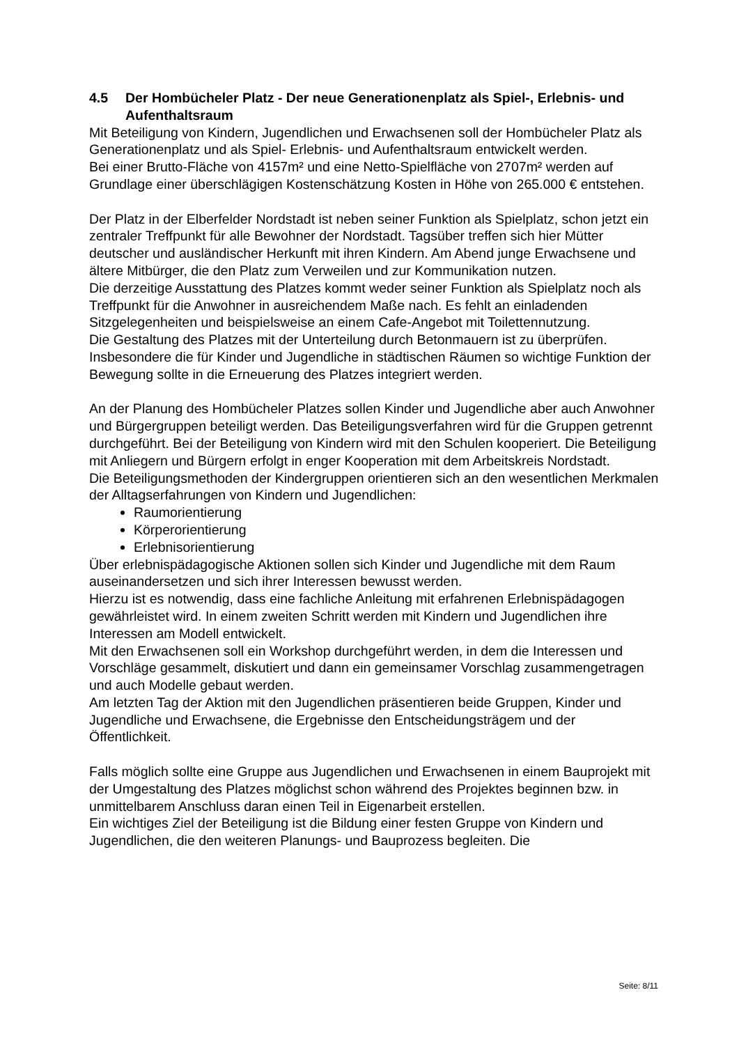4.5 Der Hombücheler Platz - Der neue Generationenplatz als Spiel-, Erlebnis- und Aufenthaltsraum
Mit Beteiligung von Kindern, Jugendlichen und Erwachsenen soll der Hombücheler Platz als Generationenplatz und als Spiel- Erlebnis- und Aufenthaltsraum entwickelt werden.
Bei einer Brutto-Fläche von 4157m² und eine Netto-Spielfläche von 2707m² werden auf Grundlage einer überschlägigen Kostenschätzung Kosten in Höhe von 265.000 € entstehen.
Der Platz in der Elberfelder Nordstadt ist neben seiner Funktion als Spielplatz, schon jetzt ein zentraler Treffpunkt für alle Bewohner der Nordstadt. Tagsüber treffen sich hier Mütter deutscher und ausländischer Herkunft mit ihren Kindern. Am Abend junge Erwachsene und ältere Mitbürger, die den Platz zum Verweilen und zur Kommunikation nutzen.
Die derzeitige Ausstattung des Platzes kommt weder seiner Funktion als Spielplatz noch als Treffpunkt für die Anwohner in ausreichendem Maße nach. Es fehlt an einladenden Sitzgelegenheiten und beispielsweise an einem Cafe-Angebot mit Toilettennutzung.
Die Gestaltung des Platzes mit der Unterteilung durch Betonmauern ist zu überprüfen.
Insbesondere die für Kinder und Jugendliche in städtischen Räumen so wichtige Funktion der Bewegung sollte in die Erneuerung des Platzes integriert werden.
An der Planung des Hombücheler Platzes sollen Kinder und Jugendliche aber auch Anwohner und Bürgergruppen beteiligt werden. Das Beteiligungsverfahren wird für die Gruppen getrennt durchgeführt. Bei der Beteiligung von Kindern wird mit den Schulen kooperiert. Die Beteiligung mit Anliegern und Bürgern erfolgt in enger Kooperation mit dem Arbeitskreis Nordstadt.
Die Beteiligungsmethoden der Kindergruppen orientieren sich an den wesentlichen Merkmalen der Alltagserfahrungen von Kindern und Jugendlichen:
Raumorientierung
Körperorientierung
Erlebnisorientierung
Über erlebnispädagogische Aktionen sollen sich Kinder und Jugendliche mit dem Raum auseinandersetzen und sich ihrer Interessen bewusst werden.
Hierzu ist es notwendig, dass eine fachliche Anleitung mit erfahrenen Erlebnispädagogen gewährleistet wird. In einem zweiten Schritt werden mit Kindern und Jugendlichen ihre Interessen am Modell entwickelt.
Mit den Erwachsenen soll ein Workshop durchgeführt werden, in dem die Interessen und Vorschläge gesammelt, diskutiert und dann ein gemeinsamer Vorschlag zusammengetragen und auch Modelle gebaut werden.
Am letzten Tag der Aktion mit den Jugendlichen präsentieren beide Gruppen, Kinder und Jugendliche und Erwachsene, die Ergebnisse den Entscheidungsträgem und der Öffentlichkeit.
Falls möglich sollte eine Gruppe aus Jugendlichen und Erwachsenen in einem Bauprojekt mit der Umgestaltung des Platzes möglichst schon während des Projektes beginnen bzw. in unmittelbarem Anschluss daran einen Teil in Eigenarbeit erstellen.
Ein wichtiges Ziel der Beteiligung ist die Bildung einer festen Gruppe von Kindern und Jugendlichen, die den weiteren Planungs- und Bauprozess begleiten. Die
Seite: 8/11